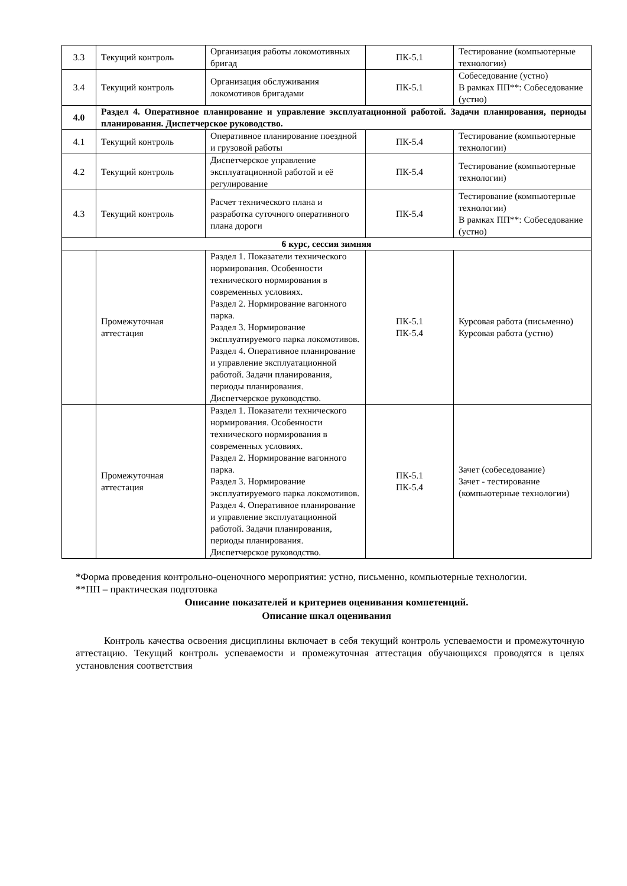| 3.3 | Текущий контроль | Организация работы локомотивных бригад | ПК-5.1 | Тестирование (компьютерные технологии) |
| 3.4 | Текущий контроль | Организация обслуживания локомотивов бригадами | ПК-5.1 | Собеседование (устно) В рамках ПП**: Собеседование (устно) |
| 4.0 | Раздел 4. Оперативное планирование и управление эксплуатационной работой. Задачи планирования, периоды планирования. Диспетчерское руководство. | | | |
| 4.1 | Текущий контроль | Оперативное планирование поездной и грузовой работы | ПК-5.4 | Тестирование (компьютерные технологии) |
| 4.2 | Текущий контроль | Диспетчерское управление эксплуатационной работой и её регулирование | ПК-5.4 | Тестирование (компьютерные технологии) |
| 4.3 | Текущий контроль | Расчет технического плана и разработка суточного оперативного плана дороги | ПК-5.4 | Тестирование (компьютерные технологии) В рамках ПП**: Собеседование (устно) |
| 6 курс, сессия зимняя | | | | |
| | Промежуточная аттестация | Раздел 1. Показатели технического нормирования. Особенности технического нормирования в современных условиях. Раздел 2. Нормирование вагонного парка. Раздел 3. Нормирование эксплуатируемого парка локомотивов. Раздел 4. Оперативное планирование и управление эксплуатационной работой. Задачи планирования, периоды планирования. Диспетчерское руководство. | ПК-5.1 ПК-5.4 | Курсовая работа (письменно) Курсовая работа (устно) |
| | Промежуточная аттестация | Раздел 1. Показатели технического нормирования. Особенности технического нормирования в современных условиях. Раздел 2. Нормирование вагонного парка. Раздел 3. Нормирование эксплуатируемого парка локомотивов. Раздел 4. Оперативное планирование и управление эксплуатационной работой. Задачи планирования, периоды планирования. Диспетчерское руководство. | ПК-5.1 ПК-5.4 | Зачет (собеседование) Зачет - тестирование (компьютерные технологии) |
*Форма проведения контрольно-оценочного мероприятия: устно, письменно, компьютерные технологии.
**ПП – практическая подготовка
Описание показателей и критериев оценивания компетенций.
Описание шкал оценивания
Контроль качества освоения дисциплины включает в себя текущий контроль успеваемости и промежуточную аттестацию. Текущий контроль успеваемости и промежуточная аттестация обучающихся проводятся в целях установления соответствия